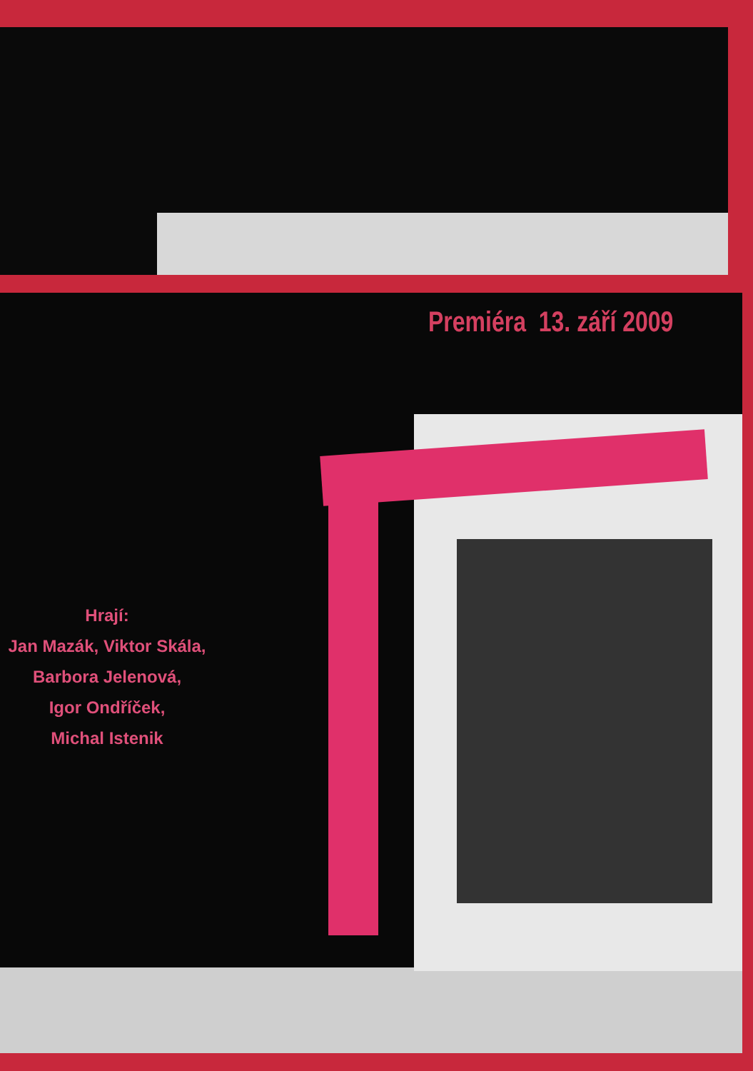Premiéra 13. září 2009
Hrají:
Jan Mazák, Viktor Skála,
Barbora Jelenová,
Igor Ondříček,
Michal Istenik